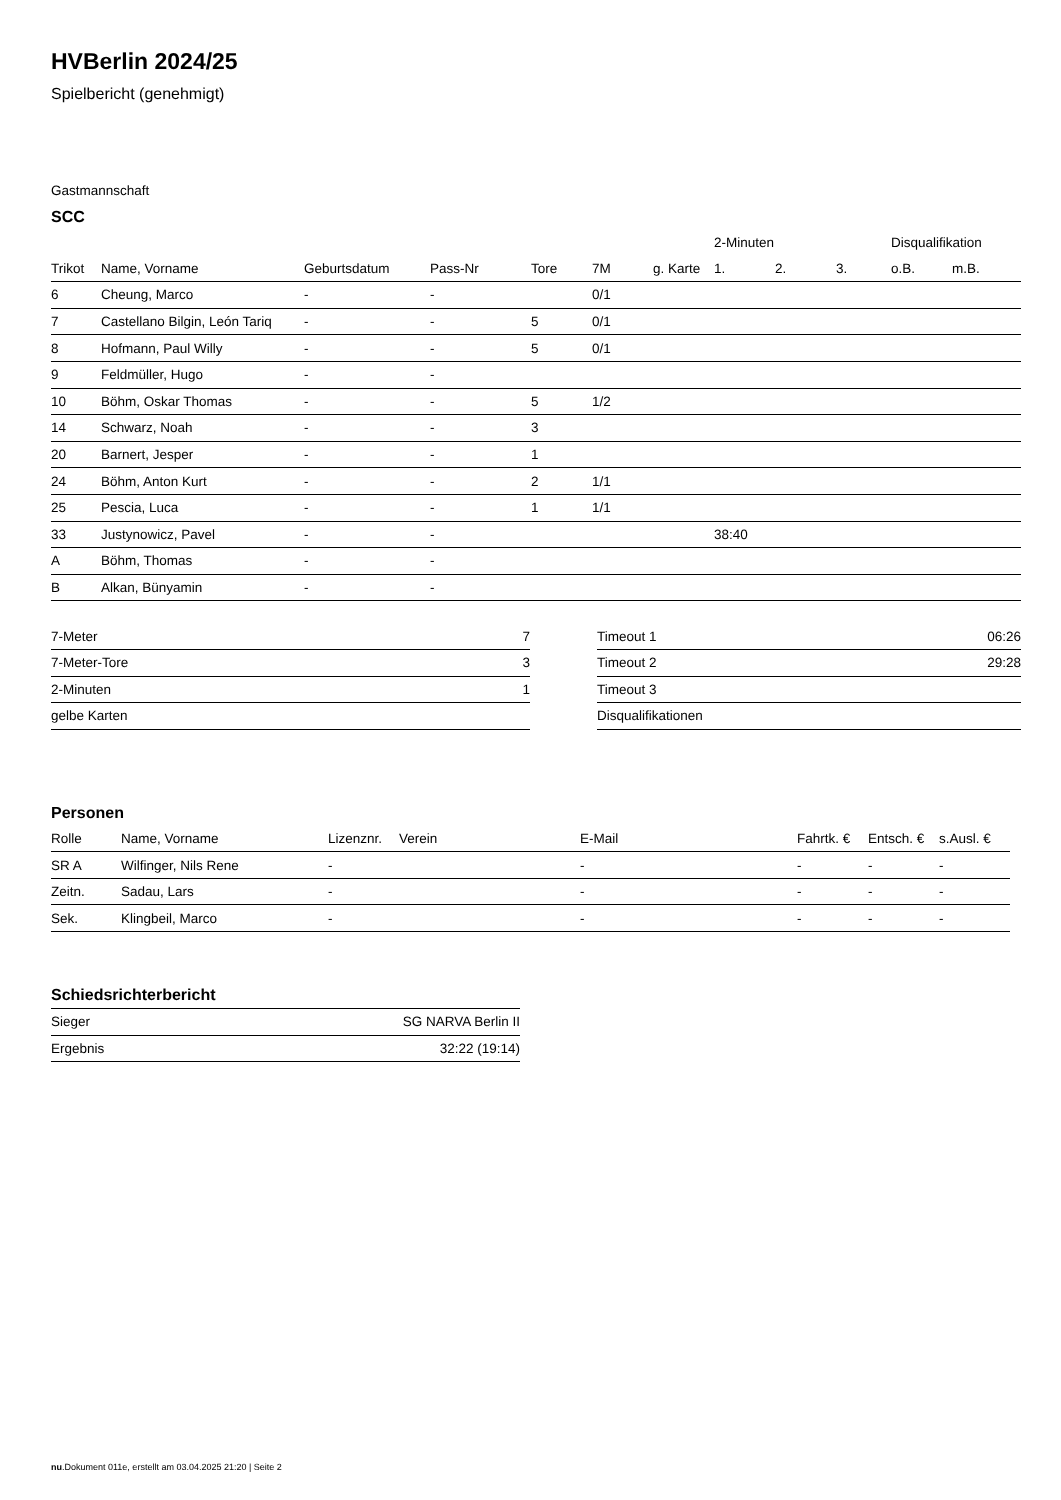HVBerlin 2024/25
Spielbericht (genehmigt)
Gastmannschaft
SCC
| | | | | | | | 2-Minuten | | | Disqualifikation | |
| --- | --- | --- | --- | --- | --- | --- | --- | --- | --- | --- | --- |
| Trikot | Name, Vorname | Geburtsdatum | Pass-Nr | Tore | 7M | g. Karte | 1. | 2. | 3. | o.B. | m.B. |
| 6 | Cheung, Marco | - | - | | 0/1 | | | | | | |
| 7 | Castellano Bilgin, León Tariq | - | - | 5 | 0/1 | | | | | | |
| 8 | Hofmann, Paul Willy | - | - | 5 | 0/1 | | | | | | |
| 9 | Feldmüller, Hugo | - | - | | | | | | | | |
| 10 | Böhm, Oskar Thomas | - | - | 5 | 1/2 | | | | | | |
| 14 | Schwarz, Noah | - | - | 3 | | | | | | | |
| 20 | Barnert, Jesper | - | - | 1 | | | | | | | |
| 24 | Böhm, Anton Kurt | - | - | 2 | 1/1 | | | | | | |
| 25 | Pescia, Luca | - | - | 1 | 1/1 | | | | | | |
| 33 | Justynowicz, Pavel | - | - | | | | 38:40 | | | | |
| A | Böhm, Thomas | - | - | | | | | | | | |
| B | Alkan, Bünyamin | - | - | | | | | | | | |
| 7-Meter | 7 |
| 7-Meter-Tore | 3 |
| 2-Minuten | 1 |
| gelbe Karten | |
| Timeout 1 | 06:26 |
| Timeout 2 | 29:28 |
| Timeout 3 | |
| Disqualifikationen | |
Personen
| Rolle | Name, Vorname | Lizenznr. | Verein | E-Mail | Fahrtk. € | Entsch. € | s.Ausl. € |
| --- | --- | --- | --- | --- | --- | --- | --- |
| SR A | Wilfinger, Nils Rene | - | | - | - | - | - |
| Zeitn. | Sadau, Lars | - | | - | - | - | - |
| Sek. | Klingbeil, Marco | - | | - | - | - | - |
Schiedsrichterbericht
| Sieger | SG NARVA Berlin II |
| Ergebnis | 32:22 (19:14) |
nu.Dokument 011e, erstellt am 03.04.2025 21:20 | Seite 2